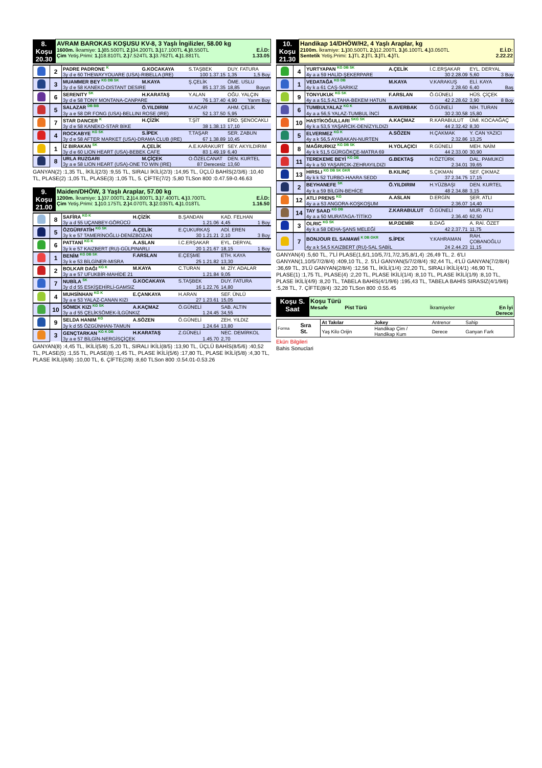| 8. Koşu 20.30 | AVRAM BAROKAS KOŞUSU KV-8, 3 Yaşlı İngilizler, 58.00 kg 1600m. İkramiye: 1.) 85.500TL 2.) 34.200TL 3.) 17.100TL 4.) 8.550TL E.İ.D: Çim Yetiş.Primi: 1.) 18.810TL 2.) 7.524TL 3.) 3.762TL 4.) 1.881TL 1.33.05 |
| | 2 | PADRE PADRONE <sup>K</sup> | G.KOCAKAYA | S.TAŞBEK | DUY. FATURA | |
| | | 3y d e 60 THEWAYYOUARE (USA)-RIBELLA (IRE) | | 100 1.37.15 | 1,35 | 1,5 Boy |
| | 3 | MUAMMER BEY <sup>KG DB SK</sup> | M.KAYA | Ş.ÇELİK | ÖME. USLU | |
| | | 3y d e 58 KANEKO-DISTANT DESIRE | | 85 1.37.35 | 18,85 | Boyun |
| | 6 | SERENITY <sup>SK</sup> | H.KARATAŞ | Y.ALAN | OĞU. YALÇIN | |
| | | 3y d e 58 TONY MONTANA-CANPARE | | 76 1.37.40 | 4,90 | Yarım Boy |
| | 5 | SALAZAR <sup>DB BB</sup> | Ö.YILDIRIM | M.ACAR | AHM. ÇELİK | |
| | | 3y a e 58 DR FONG (USA)-BELLINI ROSE (IRE) | | 52 1.37.50 | 5,95 | |
| | 7 | STAR DANCER <sup>K</sup> | H.ÇİZİK | T.ŞİT | ERD. ŞENOCAKLI | |
| | | 3y d e 58 KANEKO-STAR BİKE | | 38 1.38.13 | 17,10 | |
| | 4 | ROCKABYE <sup>KG SK</sup> | S.İPEK | T.TAŞAR | SER. ZABUN | |
| | | 3y d e 58 AFTER MARKET (USA)-DRAMA CLUB (IRE) | | 67 1.38.89 | 10,45 | |
| | 1 | İZ BIRAKAN <sup>SK</sup> | A.ÇELİK | A.E.KARAKURT | SEY. AKYILDIRIM | |
| | | 3y d e 60 LION HEART (USA)-BEBEK CAFE | | 83 1.49.19 | 6,40 | |
| | 8 | URLA RUZGARI | M.ÇİÇEK | O.ÖZELCANAT | DEN. KURTEL | |
| | | 3y a e 58 LION HEART (USA)-ONE TO WIN (IRE) | | 87 Derecesiz | 13,60 | |
GANYAN(2) :1,35 TL, İKİLİ(2/3) :9,55 TL, SIRALI İKİLİ(2/3) :14,95 TL, ÜÇLÜ BAHİS(2/3/6) :10,40 TL, PLASE(2) :1,05 TL, PLASE(3) :1,05 TL, 5. ÇİFTE(7/2) :5,80 TLSon 800 :0.47.59-0.46.63
| 9. Koşu 21.00 | Maiden/DHÖW, 3 Yaşlı Araplar, 57.00 kg 1200m. İkramiye: 1.) 37.000TL 2.) 14.800TL 3.) 7.400TL 4.) 3.700TL E.İ.D: Çim Yetiş.Primi: 1.) 10.175TL 2.) 4.070TL 3.) 2.035TL 4.) 1.018TL 1.16.50 |
| | 8 | SAFİRA <sup>KG K</sup> | H.ÇİZİK | B.ŞANDAN | KAD. FELHAN | |
| | | 3y a d 55 UÇANBEY-GÖRÜCÜ | | 1.21.06 | 4,45 | 1 Boy |
| | 5 | ÖZGÜRFATİH <sup>KG SK</sup> | A.ÇELİK | E.ÇUKURKAŞ | ADİ. EREN | |
| | | 3y k e 57 TAMERİNOĞLU-DENİZBOZAN | | 30 1.21.21 | 2,10 | 3 Boy |
| | 6 | PATTANİ <sup>KG K</sup> | A.ASLAN | İ.C.ERŞAKAR | EYL. DERYAL | |
| | | 3y k e 57 KAIZBERT (RU)-GÜLPINARLI | | 20 1.21.67 | 18,15 | 1 Boy |
| | 1 | BENİM <sup>KG DB SK</sup> | F.ARSLAN | E.ÇEŞME | ETH. KAYA | |
| | | 3y k e 53 BİLGİNER-MISRA | | 25 1.21.82 | 13,30 | |
| | 2 | BOLKAR DAĞI <sup>KG K</sup> | M.KAYA | C.TURAN | M. ZİY. ADALAR | |
| | | 3y a e 57 UFUKBİR-MAHİDE 21 | | 1.21.84 | 9,05 | |
| | 7 | NUBİLA <sup>SK</sup> | G.KOCAKAYA | S.TAŞBEK | DUY. FATURA | |
| | | 3y d d 55 ESKİŞEHİRLİ-GAMSIZ | | 16 1.22.76 | 14,80 | |
| | 4 | MUHSİNHAN <sup>KG K</sup> | E.ÇANKAYA | H.ARAN | SEF. ÜNLÜ | |
| | | 3y a e 53 YALAZ-CANAN KIZI | | 27 1.23.61 | 15,05 | |
| | 10 | SÖMEK KIZI <sup>KG SK</sup> | A.KAÇMAZ | Ö.GÜNELİ | SAB. ALTIN | |
| | | 3y a d 55 ÇELİKSÖMEK-İLGÜNKIZ | | 1.24.45 | 34,55 | |
| | 9 | SELDA HANIM <sup>KG</sup> | A.SÖZEN | Ö.GÜNELİ | ZEH. YILDIZ | |
| | | 3y k d 55 ÖZGÜNHAN-TAMUN | | 1.24.64 | 13,80 | |
| | 3 | GENÇTARKAN <sup>KG K DB</sup> | H.KARATAŞ | Z.GÜNELİ | NEC. DEMİRKOL | |
| | | 3y a e 57 BİLGİN-NERGİSÇİÇEK | | 1.45.70 | 2,70 | |
GANYAN(8) :4,45 TL, İKİLİ(5/8) :5,20 TL, SIRALI İKİLİ(8/5) :13,90 TL, ÜÇLÜ BAHİS(8/5/6) :40,52 TL, PLASE(5) :1,55 TL, PLASE(8) :1,45 TL, PLASE İKİLİ(5/6) :17,80 TL, PLASE İKİLİ(5/8) :4,30 TL, PLASE İKİLİ(6/8) :10,00 TL, 6. ÇİFTE(2/8) :8,60 TLSon 800 :0.54.01-0.53.26
| 10. Koşu 21.30 | Handikap 14/DHÖW/H2, 4 Yaşlı Araplar, kg 2100m. İkramiye: 1.) 30.500TL 2.) 12.200TL 3.) 6.100TL 4.) 3.050TL E.İ.D: Sentetik Yetiş.Primi: 1.) TL 2.) TL 3.) TL 4.) TL 2.22.22 |
| | 4 | YURTYAPAN <sup>KG DB SK</sup> | A.ÇELİK | İ.C.ERŞAKAR | EYL. DERYAL | |
| | | 4y a a 59 HALİD-ŞEKERPARE | | 30 2.28.09 | 5,60 | 3 Boy |
| | 1 | VEDATAĞA <sup>KG DB</sup> | M.KAYA | V.KARAKUŞ | ELİ. KAYA | |
| | | 4y k a 61 CAŞ-SARIKIZ | | 2.28.60 | 6,40 | Baş |
| | 9 | TONYUKUK <sup>KG SK</sup> | F.ARSLAN | Ö.GÜNELİ | HÜS. ÇİÇEK | |
| | | 4y a a 51,5 ALTAHA-BEKEM HATUN | | 42 2.28.62 | 3,90 | 8 Boy |
| | 6 | TUMBULYALAZ <sup>KG K</sup> | B.AVERBAK | Ö.GÜNELİ | NİH. TURAN | |
| | | 4y a a 56,5 YALAZ-TUMBUL İNCİ | | 30 2.30.58 | 15,80 | |
| | 10 | HASTİKOĞULLARI <sup>SKG SK</sup> | A.KAÇMAZ | R.KARABULUT | ÜMİ. KOCAAĞAÇ | |
| | | 4y k a 53,5 YAŞARCIK-DENİZYILDIZI | | 44 2.32.42 | 8,30 | |
| | 5 | ELVERMEZ <sup>KG K</sup> | A.SÖZEN | H.ÇAKMAK | Y. CAN YAZICI | |
| | | 4y a k 56,5 AYABAKAN-NURTEN | | 2.32.86 | 13,25 | |
| | 8 | MAĞRURKIZ <sup>KG DB SK</sup> | H.YOLAÇICI | R.GÜNELİ | MEH. NAİM | |
| | | 4y k k 51,5 GÜRGÖKÇE-MATRA 69 | | 44 2.33.00 | 30,90 | |
| | 11 | TEREKEME BEYİ <sup>KG DB</sup> | G.BEKTAŞ | H.ÖZTÜRK | DAL. PAMUKCİ | |
| | | 4y k a 50 YAŞARCIK-ZEHRAYILDIZI | | 2.34.01 | 39,65 | |
| | 13 | HIRSLI <sup>KG DB SK GKR</sup> | B.KILINÇ | S.ÇIKMAN | SEF. ÇIKMAZ | |
| | | 4y k k 52 TURBO-HAARA SEDD | | 37 2.34.75 | 17,15 | |
| | 2 | BEYHANEFE <sup>SK</sup> | Ö.YILDIRIM | H.YÜZBAŞI | DEN. KURTEL | |
| | | 4y k a 59 BİLGİN-BEHİCE | | 48 2.34.88 | 3,15 | |
| | 12 | ATLI PRENS <sup>KG</sup> | A.ASLAN | D.ERGİN | ŞER. ATLI | |
| | | 4y a a 53 ANGORA-KOŞKOŞUM | | 2.36.07 | 14,40 | |
| | 14 | TAY SAAD <sup>KG DB</sup> | Z.KARABULUT | Ö.GÜNELİ | MUR. ATLI | |
| | | 4y a a 50 MURATAGA-TİTİKO | | 2.36.40 | 62,50 | |
| | 3 | OLRIC <sup>KG SK</sup> | M.P.DEMİR | B.DAĞ | A. RAİ. ÖZET | |
| | | 4y k a 58 DEHA-ŞANS MELEĞİ | | 42 2.37.71 | 11,75 | |
| | 7 | BONJOUR EL SAMAWİ <sup>K DB GKR</sup> | S.İPEK | Y.KAHRAMAN | RAH. ÇOBANOĞLU | |
| | | 4y a k 54,5 KAIZBERT (RU)-SAL SABİL | | 24 2.44.23 | 11,15 | |
GANYAN(4) :5,60 TL, 7'Lİ PLASE(1,6/1,10/5,7/1,7/2,3/5,8/1,4) :26,49 TL, 2. 6'LI GANYAN(1,10/5/7/2/8/4) :409,10 TL, 2. 5'Lİ GANYAN(5/7/2/8/4) :92,44 TL, 4'LÜ GANYAN(7/2/8/4) :36,69 TL, 3'LÜ GANYAN(2/8/4) :12,56 TL, İKİLİ(1/4) :22,20 TL, SIRALI İKİLİ(4/1) :46,90 TL, PLASE(1) :1,75 TL, PLASE(4) :2,20 TL, PLASE İKİLİ(1/4) :8,10 TL, PLASE İKİLİ(1/9) :8,10 TL, PLASE İKİLİ(4/9) :8,20 TL, TABELA BAHİS(4/1/9/6) :195,43 TL, TABELA BAHİS SIRASIZ(4/1/9/6) :5,28 TL, 7. ÇİFTE(8/4) :32,20 TLSon 800 :0.55.45
| Koşu S. Saat | Koşu Türü Mesafe Pist Türü İkramiyeler En İyi Derece |
| Forma | Sıra St. | At Takılar | Jokey | Antrenor | Sahip |
| | | Yaş Kilo Orijin | Handikap Çim / Handikap Kum | Derece | Ganyan Fark |
Ekürı Bilgileri
Bahis Sonuclari